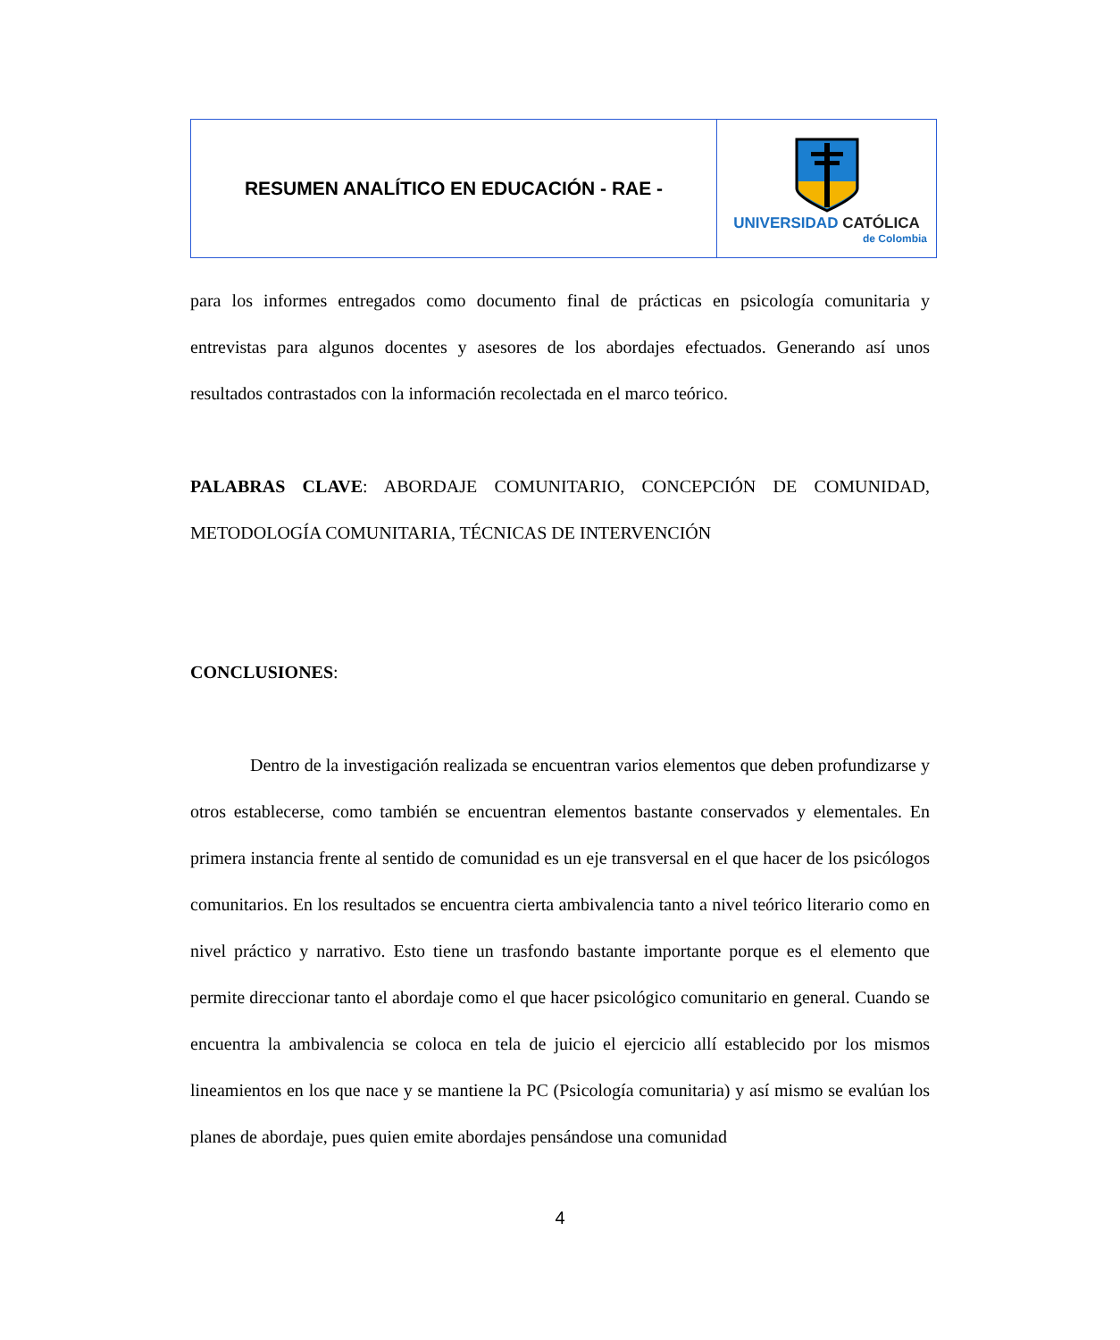RESUMEN ANALÍTICO EN EDUCACIÓN - RAE -
UNIVERSIDAD CATÓLICA
de Colombia
para los informes entregados como documento final de prácticas en psicología comunitaria y entrevistas para algunos docentes y asesores de los abordajes efectuados. Generando así unos resultados contrastados con la información recolectada en el marco teórico.
PALABRAS CLAVE: ABORDAJE COMUNITARIO, CONCEPCIÓN DE COMUNIDAD, METODOLOGÍA COMUNITARIA, TÉCNICAS DE INTERVENCIÓN
CONCLUSIONES:
Dentro de la investigación realizada se encuentran varios elementos que deben profundizarse y otros establecerse, como también se encuentran elementos bastante conservados y elementales. En primera instancia frente al sentido de comunidad es un eje transversal en el que hacer de los psicólogos comunitarios. En los resultados se encuentra cierta ambivalencia tanto a nivel teórico literario como en nivel práctico y narrativo. Esto tiene un trasfondo bastante importante porque es el elemento que permite direccionar tanto el abordaje como el que hacer psicológico comunitario en general. Cuando se encuentra la ambivalencia se coloca en tela de juicio el ejercicio allí establecido por los mismos lineamientos en los que nace y se mantiene la PC (Psicología comunitaria) y así mismo se evalúan los planes de abordaje, pues quien emite abordajes pensándose una comunidad
4